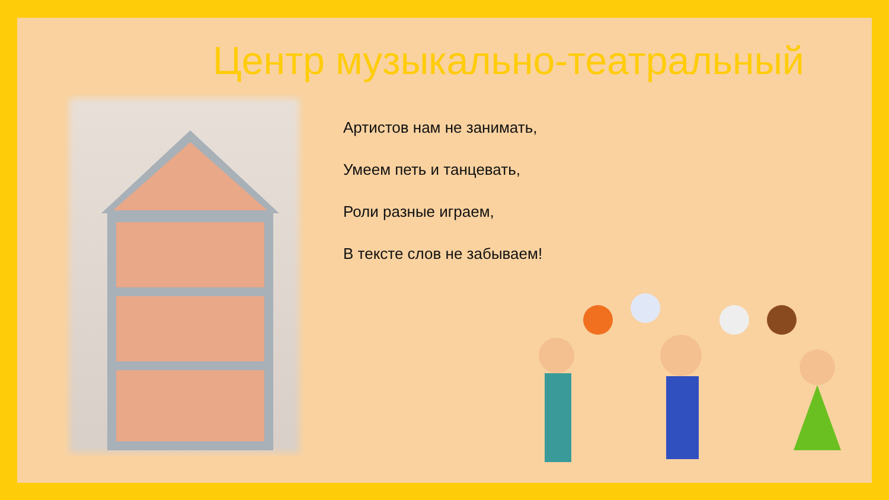Центр музыкально-театральный
Артистов нам не занимать,
Умеем петь и танцевать,
Роли разные играем,
В тексте слов не забываем!